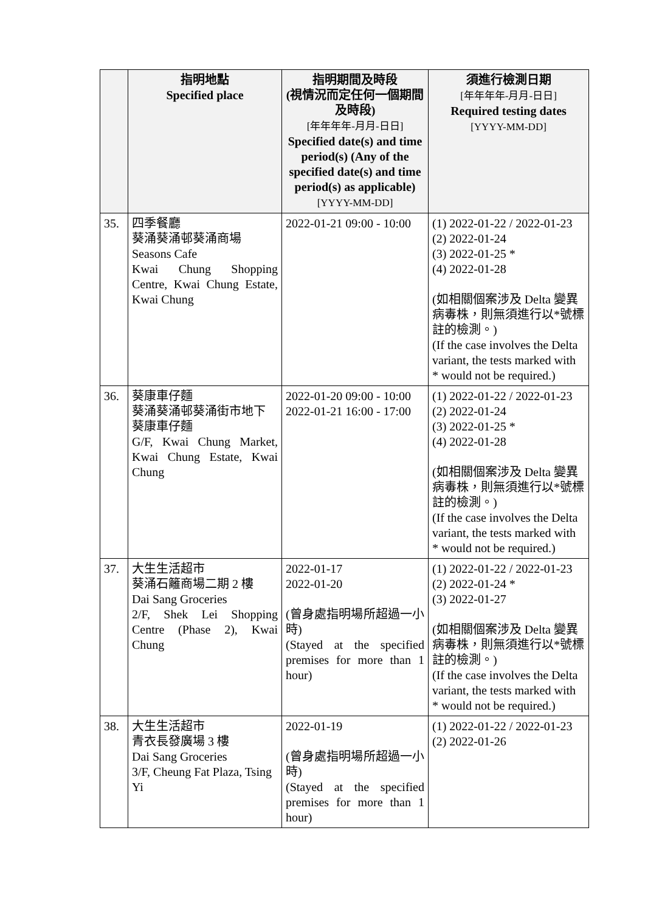| | 指明地點 Specified place | 指明期間及時段 (視情況而定任何一個期間及時段) [年年年年-月月-日日] Specified date(s) and time period(s) (Any of the specified date(s) and time period(s) as applicable) [YYYY-MM-DD] | 須進行檢測日期 [年年年年-月月-日日] Required testing dates [YYYY-MM-DD] |
| --- | --- | --- | --- |
| 35. | 四季餐廳 葵涌葵涌邨葵涌商場 Seasons Cafe Kwai Chung Shopping Centre, Kwai Chung Estate, Kwai Chung | 2022-01-21 09:00 - 10:00 | (1) 2022-01-22 / 2022-01-23 (2) 2022-01-24 (3) 2022-01-25 * (4) 2022-01-28 (如相關個案涉及 Delta 變異病毒株，則無須進行以*號標註的檢測。) (If the case involves the Delta variant, the tests marked with * would not be required.) |
| 36. | 葵康車仔麵 葵涌葵涌邨葵涌街市地下 葵康車仔麵 G/F, Kwai Chung Market, Kwai Chung Estate, Kwai Chung | 2022-01-20 09:00 - 10:00 2022-01-21 16:00 - 17:00 | (1) 2022-01-22 / 2022-01-23 (2) 2022-01-24 (3) 2022-01-25 * (4) 2022-01-28 (如相關個案涉及 Delta 變異病毒株，則無須進行以*號標註的檢測。) (If the case involves the Delta variant, the tests marked with * would not be required.) |
| 37. | 大生生活超市 葵涌石籬商場二期 2 樓 Dai Sang Groceries 2/F, Shek Lei Shopping Centre (Phase 2), Kwai Chung | 2022-01-17 2022-01-20 (曾身處指明場所超過一小時) (Stayed at the specified premises for more than 1 hour) | (1) 2022-01-22 / 2022-01-23 (2) 2022-01-24 * (3) 2022-01-27 (如相關個案涉及 Delta 變異病毒株，則無須進行以*號標註的檢測。) (If the case involves the Delta variant, the tests marked with * would not be required.) |
| 38. | 大生生活超市 青衣長發廣場 3 樓 Dai Sang Groceries 3/F, Cheung Fat Plaza, Tsing Yi | 2022-01-19 (曾身處指明場所超過一小時) (Stayed at the specified premises for more than 1 hour) | (1) 2022-01-22 / 2022-01-23 (2) 2022-01-26 |